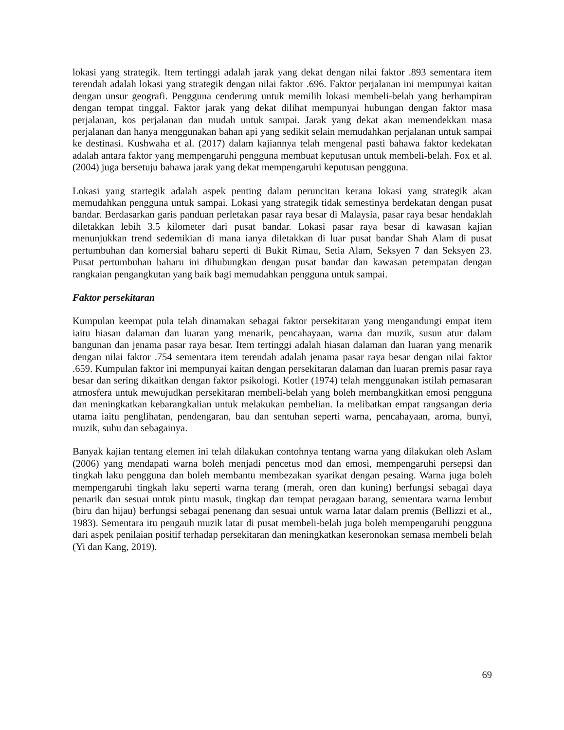lokasi yang strategik. Item tertinggi adalah jarak yang dekat dengan nilai faktor .893 sementara item terendah adalah lokasi yang strategik dengan nilai faktor .696. Faktor perjalanan ini mempunyai kaitan dengan unsur geografi. Pengguna cenderung untuk memilih lokasi membeli-belah yang berhampiran dengan tempat tinggal. Faktor jarak yang dekat dilihat mempunyai hubungan dengan faktor masa perjalanan, kos perjalanan dan mudah untuk sampai. Jarak yang dekat akan memendekkan masa perjalanan dan hanya menggunakan bahan api yang sedikit selain memudahkan perjalanan untuk sampai ke destinasi. Kushwaha et al. (2017) dalam kajiannya telah mengenal pasti bahawa faktor kedekatan adalah antara faktor yang mempengaruhi pengguna membuat keputusan untuk membeli-belah. Fox et al. (2004) juga bersetuju bahawa jarak yang dekat mempengaruhi keputusan pengguna.
Lokasi yang startegik adalah aspek penting dalam peruncitan kerana lokasi yang strategik akan memudahkan pengguna untuk sampai. Lokasi yang strategik tidak semestinya berdekatan dengan pusat bandar. Berdasarkan garis panduan perletakan pasar raya besar di Malaysia, pasar raya besar hendaklah diletakkan lebih 3.5 kilometer dari pusat bandar. Lokasi pasar raya besar di kawasan kajian menunjukkan trend sedemikian di mana ianya diletakkan di luar pusat bandar Shah Alam di pusat pertumbuhan dan komersial baharu seperti di Bukit Rimau, Setia Alam, Seksyen 7 dan Seksyen 23. Pusat pertumbuhan baharu ini dihubungkan dengan pusat bandar dan kawasan petempatan dengan rangkaian pengangkutan yang baik bagi memudahkan pengguna untuk sampai.
Faktor persekitaran
Kumpulan keempat pula telah dinamakan sebagai faktor persekitaran yang mengandungi empat item iaitu hiasan dalaman dan luaran yang menarik, pencahayaan, warna dan muzik, susun atur dalam bangunan dan jenama pasar raya besar. Item tertinggi adalah hiasan dalaman dan luaran yang menarik dengan nilai faktor .754 sementara item terendah adalah jenama pasar raya besar dengan nilai faktor .659. Kumpulan faktor ini mempunyai kaitan dengan persekitaran dalaman dan luaran premis pasar raya besar dan sering dikaitkan dengan faktor psikologi. Kotler (1974) telah menggunakan istilah pemasaran atmosfera untuk mewujudkan persekitaran membeli-belah yang boleh membangkitkan emosi pengguna dan meningkatkan kebarangkalian untuk melakukan pembelian. Ia melibatkan empat rangsangan deria utama iaitu penglihatan, pendengaran, bau dan sentuhan seperti warna, pencahayaan, aroma, bunyi, muzik, suhu dan sebagainya.
Banyak kajian tentang elemen ini telah dilakukan contohnya tentang warna yang dilakukan oleh Aslam (2006) yang mendapati warna boleh menjadi pencetus mod dan emosi, mempengaruhi persepsi dan tingkah laku pengguna dan boleh membantu membezakan syarikat dengan pesaing. Warna juga boleh mempengaruhi tingkah laku seperti warna terang (merah, oren dan kuning) berfungsi sebagai daya penarik dan sesuai untuk pintu masuk, tingkap dan tempat peragaan barang, sementara warna lembut (biru dan hijau) berfungsi sebagai penenang dan sesuai untuk warna latar dalam premis (Bellizzi et al., 1983). Sementara itu pengauh muzik latar di pusat membeli-belah juga boleh mempengaruhi pengguna dari aspek penilaian positif terhadap persekitaran dan meningkatkan keseronokan semasa membeli belah (Yi dan Kang, 2019).
69